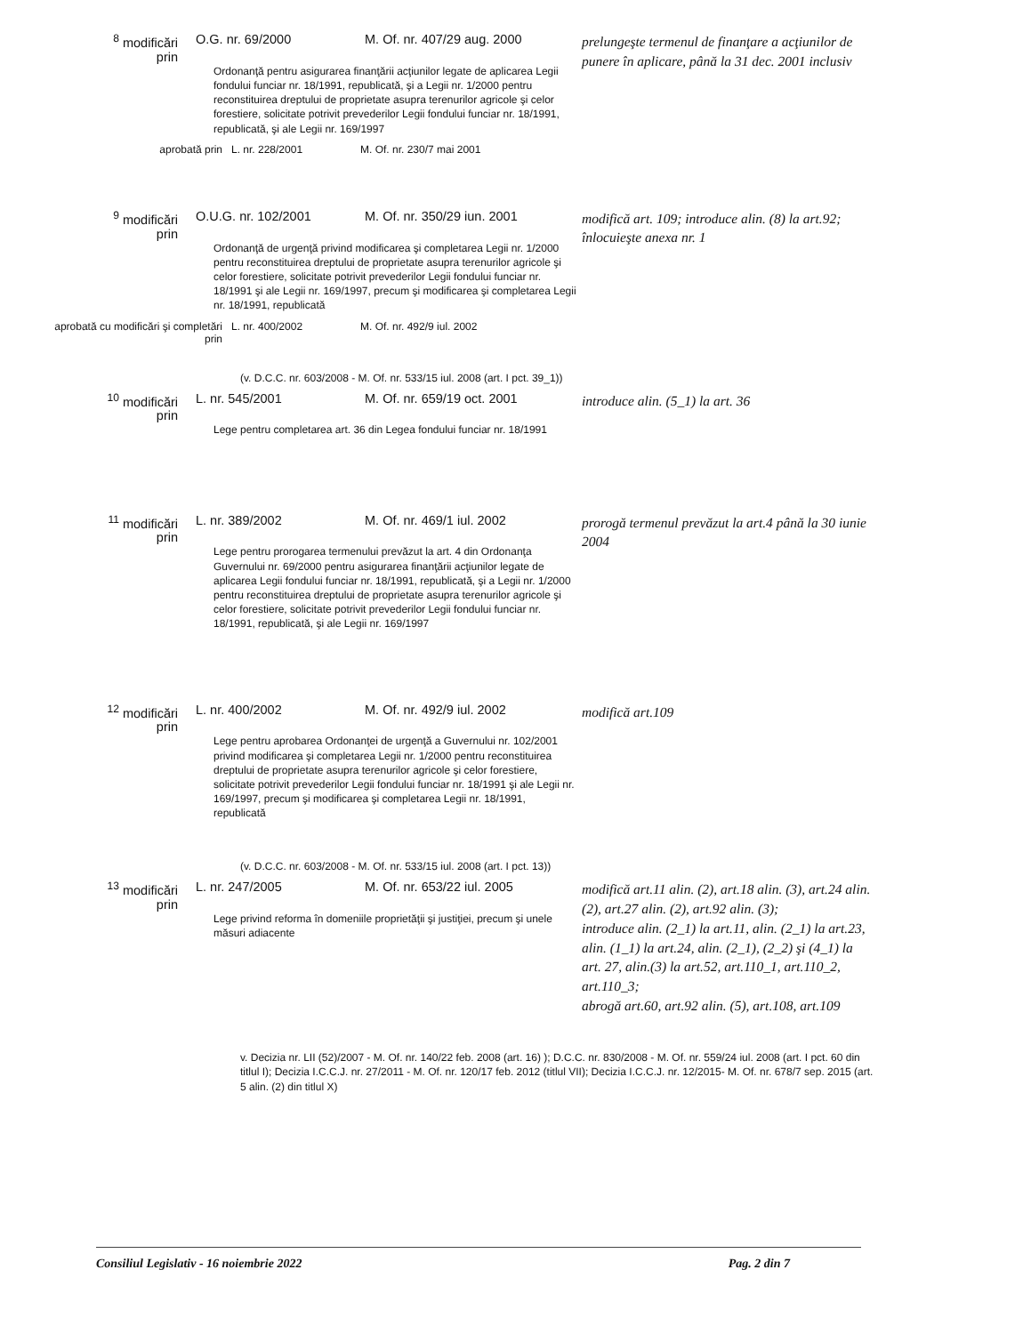<sup>8</sup> modificări prin
O.G. nr. 69/2000
M. Of. nr. 407/29 aug. 2000
prelungeşte termenul de finanţare a acţiunilor de punere în aplicare, până la 31 dec. 2001 inclusiv
Ordonanţă pentru asigurarea finanţării acţiunilor legate de aplicarea Legii fondului funciar nr. 18/1991, republicată, şi a Legii nr. 1/2000 pentru reconstituirea dreptului de proprietate asupra terenurilor agricole şi celor forestiere, solicitate potrivit prevederilor Legii fondului funciar nr. 18/1991, republicată, şi ale Legii nr. 169/1997
aprobată prin L. nr. 228/2001 M. Of. nr. 230/7 mai 2001
<sup>9</sup> modificări prin
O.U.G. nr. 102/2001
M. Of. nr. 350/29 iun. 2001
modifică art. 109; introduce alin. (8) la art.92; înlocuieşte anexa nr. 1
Ordonanţă de urgenţă privind modificarea şi completarea Legii nr. 1/2000 pentru reconstituirea dreptului de proprietate asupra terenurilor agricole şi celor forestiere, solicitate potrivit prevederilor Legii fondului funciar nr. 18/1991 şi ale Legii nr. 169/1997, precum şi modificarea şi completarea Legii nr. 18/1991, republicată
aprobată cu modificări şi completări prin L. nr. 400/2002 M. Of. nr. 492/9 iul. 2002
(v. D.C.C. nr. 603/2008 - M. Of. nr. 533/15 iul. 2008 (art. I pct. 39_1))
<sup>10</sup> modificări prin
L. nr. 545/2001
M. Of. nr. 659/19 oct. 2001
introduce alin. (5_1) la art. 36
Lege pentru completarea art. 36 din Legea fondului funciar nr. 18/1991
<sup>11</sup> modificări prin
L. nr. 389/2002
M. Of. nr. 469/1 iul. 2002
prorogă termenul prevăzut la art.4 până la 30 iunie 2004
Lege pentru prorogarea termenului prevăzut la art. 4 din Ordonanţa Guvernului nr. 69/2000 pentru asigurarea finanţării acţiunilor legate de aplicarea Legii fondului funciar nr. 18/1991, republicată, şi a Legii nr. 1/2000 pentru reconstituirea dreptului de proprietate asupra terenurilor agricole şi celor forestiere, solicitate potrivit prevederilor Legii fondului funciar nr. 18/1991, republicată, şi ale Legii nr. 169/1997
<sup>12</sup> modificări prin
L. nr. 400/2002
M. Of. nr. 492/9 iul. 2002
modifică art.109
Lege pentru aprobarea Ordonanţei de urgenţă a Guvernului nr. 102/2001 privind modificarea şi completarea Legii nr. 1/2000 pentru reconstituirea dreptului de proprietate asupra terenurilor agricole şi celor forestiere, solicitate potrivit prevederilor Legii fondului funciar nr. 18/1991 şi ale Legii nr. 169/1997, precum şi modificarea şi completarea Legii nr. 18/1991, republicată
(v. D.C.C. nr. 603/2008 - M. Of. nr. 533/15 iul. 2008 (art. I pct. 13))
<sup>13</sup> modificări prin
L. nr. 247/2005
M. Of. nr. 653/22 iul. 2005
modifică art.11 alin. (2), art.18 alin. (3), art.24 alin. (2), art.27 alin. (2), art.92 alin. (3);
introduce alin. (2_1) la art.11, alin. (2_1) la art.23, alin. (1_1) la art.24, alin. (2_1), (2_2) şi (4_1) la art. 27, alin.(3) la art.52, art.110_1, art.110_2, art.110_3;
abrogă art.60, art.92 alin. (5), art.108, art.109
Lege privind reforma în domeniile proprietăţii şi justiţiei, precum şi unele măsuri adiacente
v. Decizia nr. LII (52)/2007 - M. Of. nr. 140/22 feb. 2008 (art. 16) ); D.C.C. nr. 830/2008 - M. Of. nr. 559/24 iul. 2008 (art. I pct. 60 din titlul I); Decizia I.C.C.J. nr. 27/2011 - M. Of. nr. 120/17 feb. 2012 (titlul VII); Decizia I.C.C.J. nr. 12/2015- M. Of. nr. 678/7 sep. 2015 (art. 5 alin. (2) din titlul X)
Consiliul Legislativ - 16 noiembrie 2022 Pag. 2 din 7